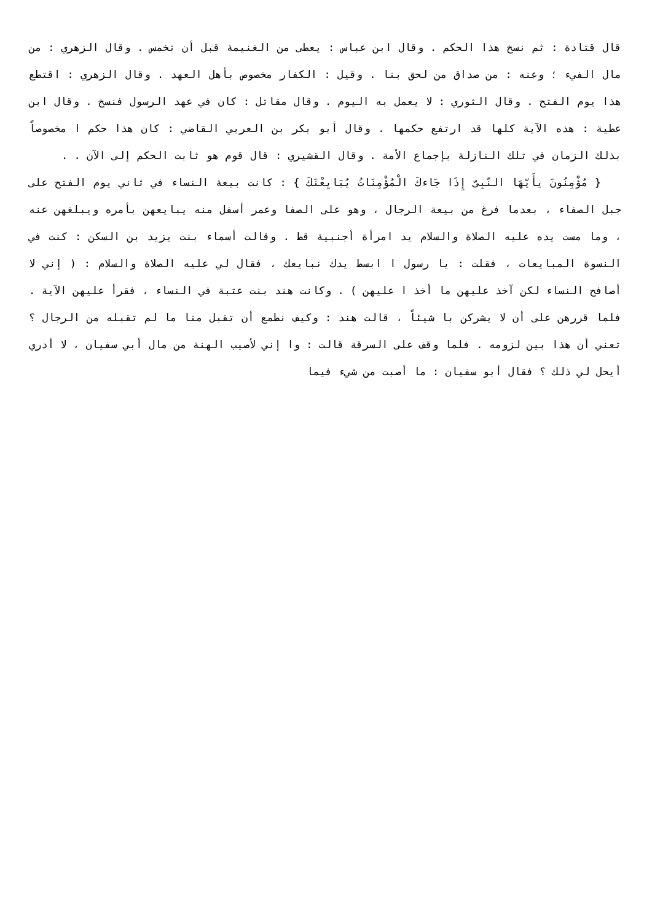قال قتادة : ثم نسخ هذا الحكم . وقال ابن عباس : يعطى من الغنيمة قبل أن تخمس . وقال الزهري : من مال الفيء ؛ وعنه : من صداق من لحق بنا . وقيل : الكفار مخصوص بأهل العهد . وقال الزهري : اقتطع هذا يوم الفتح . وقال الثوري : لا يعمل به اليوم . وقال مقاتل : كان في عهد الرسول فنسخ . وقال ابن عطية : هذه الآية كلها قد ارتفع حكمها . وقال أبو بكر بن العربي القاضي : كان هذا حكم ا مخصوصاً بذلك الزمان في تلك النازلة بإجماع الأمة . وقال القشيري : قال قوم هو ثابت الحكم إلى الآن . .
{ مُؤْمِنُونَ يأَيّهَا النّبِىّ إِذَا جَاءكَ الْمُؤْمِنَاتُ يُبَايِعْنَكَ } : كانت بيعة النساء في ثاني يوم الفتح على جبل الصفاء ، بعدما فرغ من بيعة الرجال ، وهو على الصفا وعمر أسفل منه يبايعهن بأمره ويبلغهن عنه ، وما مست يده عليه الصلاة والسلام يد امرأة أجنبية قط . وقالت أسماء بنت يزيد بن السكن : كنت في النسوة المبايعات ، فقلت : يا رسول ا ابسط يدك نبايعك ، فقال لي عليه الصلاة والسلام : ( إني لا أصافح النساء لكن آخذ عليهن ما أخذ ا عليهن ) . وكانت هند بنت عتبة في النساء ، فقرأ عليهن الآية . فلما قررهن على أن لا يشركن با شيئاً ، قالت هند : وكيف نطمع أن تقبل منا ما لم تقبله من الرجال ؟ تعني أن هذا بين لزومه . فلما وقف على السرقة قالت : وا إني لأصيب الهنة من مال أبي سفيان ، لا أدري أيحل لي ذلك ؟ فقال أبو سفيان : ما أصبت من شيء فيما